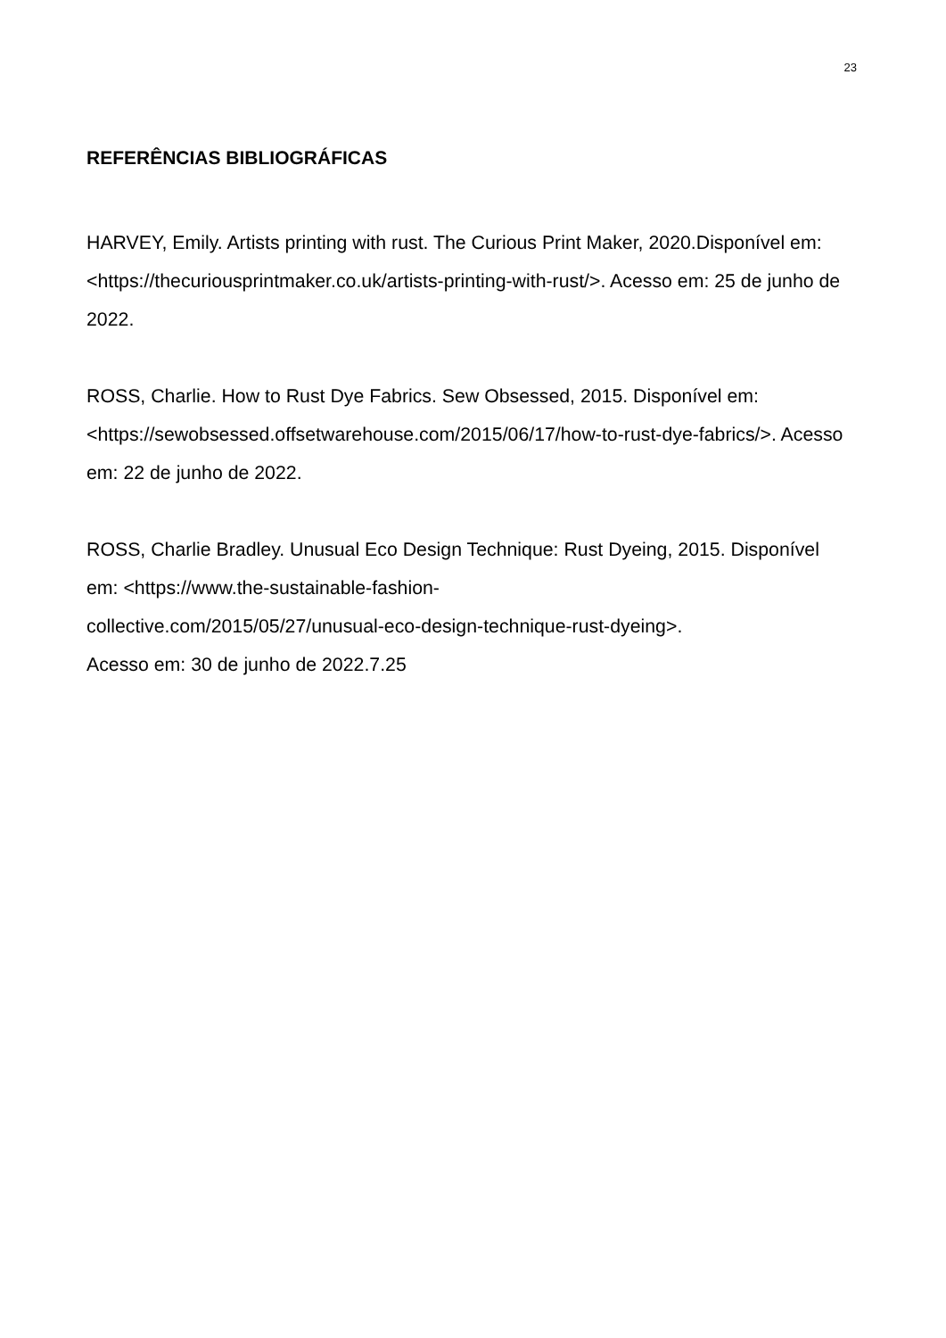23
REFERÊNCIAS BIBLIOGRÁFICAS
HARVEY, Emily. Artists printing with rust. The Curious Print Maker, 2020.Disponível em: <https://thecuriousprintmaker.co.uk/artists-printing-with-rust/>. Acesso em: 25 de junho de 2022.
ROSS, Charlie. How to Rust Dye Fabrics. Sew Obsessed, 2015. Disponível em: <https://sewobsessed.offsetwarehouse.com/2015/06/17/how-to-rust-dye-fabrics/>. Acesso em: 22 de junho de 2022.
ROSS, Charlie Bradley. Unusual Eco Design Technique: Rust Dyeing, 2015. Disponível em: <https://www.the-sustainable-fashion-
collective.com/2015/05/27/unusual-eco-design-technique-rust-dyeing>.
Acesso em: 30 de junho de 2022.7.25